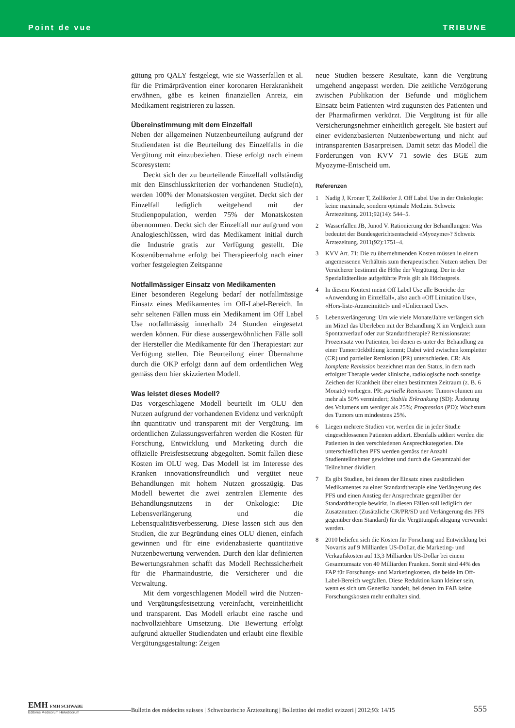Point de vue TRIBUNE
gütung pro QALY festgelegt, wie sie Wasserfallen et al. für die Primärprävention einer koronaren Herzkrankheit erwähnen, gäbe es keinen finanziellen Anreiz, ein Medikament registrieren zu lassen.
Übereinstimmung mit dem Einzelfall
Neben der allgemeinen Nutzenbeurteilung aufgrund der Studiendaten ist die Beurteilung des Einzelfalls in die Vergütung mit einzubeziehen. Diese erfolgt nach einem Scoresystem:
Deckt sich der zu beurteilende Einzelfall vollständig mit den Einschlusskriterien der vorhandenen Studie(n), werden 100% der Monatskosten vergütet. Deckt sich der Einzelfall lediglich weitgehend mit der Studienpopulation, werden 75% der Monatskosten übernommen. Deckt sich der Einzelfall nur aufgrund von Analogieschlüssen, wird das Medikament initial durch die Industrie gratis zur Verfügung gestellt. Die Kostenübernahme erfolgt bei Therapieerfolg nach einer vorher festgelegten Zeitspanne
Notfallmässiger Einsatz von Medikamenten
Einer besonderen Regelung bedarf der notfallmässige Einsatz eines Medikamentes im Off-Label-Bereich. In sehr seltenen Fällen muss ein Medikament im Off Label Use notfallmässig innerhalb 24 Stunden eingesetzt werden können. Für diese aussergewöhnlichen Fälle soll der Hersteller die Medikamente für den Therapiestart zur Verfügung stellen. Die Beurteilung einer Übernahme durch die OKP erfolgt dann auf dem ordentlichen Weg gemäss dem hier skizzierten Modell.
Was leistet dieses Modell?
Das vorgeschlagene Modell beurteilt im OLU den Nutzen aufgrund der vorhandenen Evidenz und verknüpft ihn quantitativ und transparent mit der Vergütung. Im ordentlichen Zulassungsverfahren werden die Kosten für Forschung, Entwicklung und Marketing durch die offizielle Preisfestsetzung abgegolten. Somit fallen diese Kosten im OLU weg. Das Modell ist im Interesse des Kranken innovationsfreundlich und vergütet neue Behandlungen mit hohem Nutzen grosszügig. Das Modell bewertet die zwei zentralen Elemente des Behandlungsnutzens in der Onkologie: Die Lebensverlängerung und die Lebensqualitätsverbesserung. Diese lassen sich aus den Studien, die zur Begründung eines OLU dienen, einfach gewinnen und für eine evidenzbasierte quantitative Nutzenbewertung verwenden. Durch den klar definierten Bewertungsrahmen schafft das Modell Rechtssicherheit für die Pharmaindustrie, die Versicherer und die Verwaltung.
Mit dem vorgeschlagenen Modell wird die Nutzen- und Vergütungsfestsetzung vereinfacht, vereinheitlicht und transparent. Das Modell erlaubt eine rasche und nachvollziehbare Umsetzung. Die Bewertung erfolgt aufgrund aktueller Studiendaten und erlaubt eine flexible Vergütungsgestaltung: Zeigen
neue Studien bessere Resultate, kann die Vergütung umgehend angepasst werden. Die zeitliche Verzögerung zwischen Publikation der Befunde und möglichem Einsatz beim Patienten wird zugunsten des Patienten und der Pharmafirmen verkürzt. Die Vergütung ist für alle Versicherungsnehmer einheitlich geregelt. Sie basiert auf einer evidenzbasierten Nutzenbewertung und nicht auf intransparenten Basarpreisen. Damit setzt das Modell die Forderungen von KVV 71 sowie des BGE zum Myozyme-Entscheid um.
Referenzen
1 Nadig J, Kroner T, Zollikofer J. Off Label Use in der Onkologie: keine maximale, sondern optimale Medizin. Schweiz Ärztezeitung. 2011;92(14): 544–5.
2 Wasserfallen JB, Junod V. Rationierung der Behandlungen: Was bedeutet der Bundesgerichtsentscheid «Myozyme»? Schweiz Ärztezeitung. 2011(92):1751–4.
3 KVV Art. 71: Die zu übernehmenden Kosten müssen in einem angemessenen Verhältnis zum therapeutischen Nutzen stehen. Der Versicherer bestimmt die Höhe der Vergütung. Der in der Spezialitätenliste aufgeführte Preis gilt als Höchstpreis.
4 In diesem Kontext meint Off Label Use alle Bereiche der «Anwendung im Einzelfall», also auch «Off Limitation Use», «Hors-liste-Arzmeimittel» und «Unlicensed Use».
5 Lebensverlängerung: Um wie viele Monate/Jahre verlängert sich im Mittel das Überleben mit der Behandlung X im Vergleich zum Spontanverlauf oder zur Standardtherapie? Remissionsrate: Prozentsatz von Patienten, bei denen es unter der Behandlung zu einer Tumorrückbildung kommt; Dabei wird zwischen kompletter (CR) und partieller Remission (PR) unterschieden. CR: Als komplette Remission bezeichnet man den Status, in dem nach erfolgter Therapie weder klinische, radiologische noch sonstige Zeichen der Krankheit über einen bestimmten Zeitraum (z. B. 6 Monate) vorliegen. PR: partielle Remission: Tumorvolumen um mehr als 50% vermindert; Stabile Erkrankung (SD): Änderung des Volumens um weniger als 25%; Progression (PD): Wachstum des Tumors um mindestens 25%.
6 Liegen mehrere Studien vor, werden die in jeder Studie eingeschlossenen Patienten addiert. Ebenfalls addiert werden die Patienten in den verschiedenen Ansprechkategorien. Die unterschiedlichen PFS werden gemäss der Anzahl Studienteilnehmer gewichtet und durch die Gesamtzahl der Teilnehmer dividiert.
7 Es gibt Studien, bei denen der Einsatz eines zusätzlichen Medikamentes zu einer Standardtherapie eine Verlängerung des PFS und einen Anstieg der Ansprechrate gegenüber der Standardtherapie bewirkt. In diesen Fällen soll lediglich der Zusatznutzen (Zusätzliche CR/PR/SD und Verlängerung des PFS gegenüber dem Standard) für die Vergütungsfestlegung verwendet werden.
8 2010 beliefen sich die Kosten für Forschung und Entwicklung bei Novartis auf 9 Milliarden US-Dollar, die Marketing- und Verkaufskosten auf 13,3 Milliarden US-Dollar bei einem Gesamtumsatz von 40 Milliarden Franken. Somit sind 44% des FAP für Forschungs- und Marketingkosten, die beide im Off-Label-Bereich wegfallen. Diese Reduktion kann kleiner sein, wenn es sich um Generika handelt, bei denen im FAB keine Forschungskosten mehr enthalten sind.
EMH FMH SCHWABE
Editores Medicorum Helveticorum
Bulletin des médecins suisses | Schweizerische Ärztezeitung | Bollettino dei medici svizzeri | 2012;93: 14/15
555